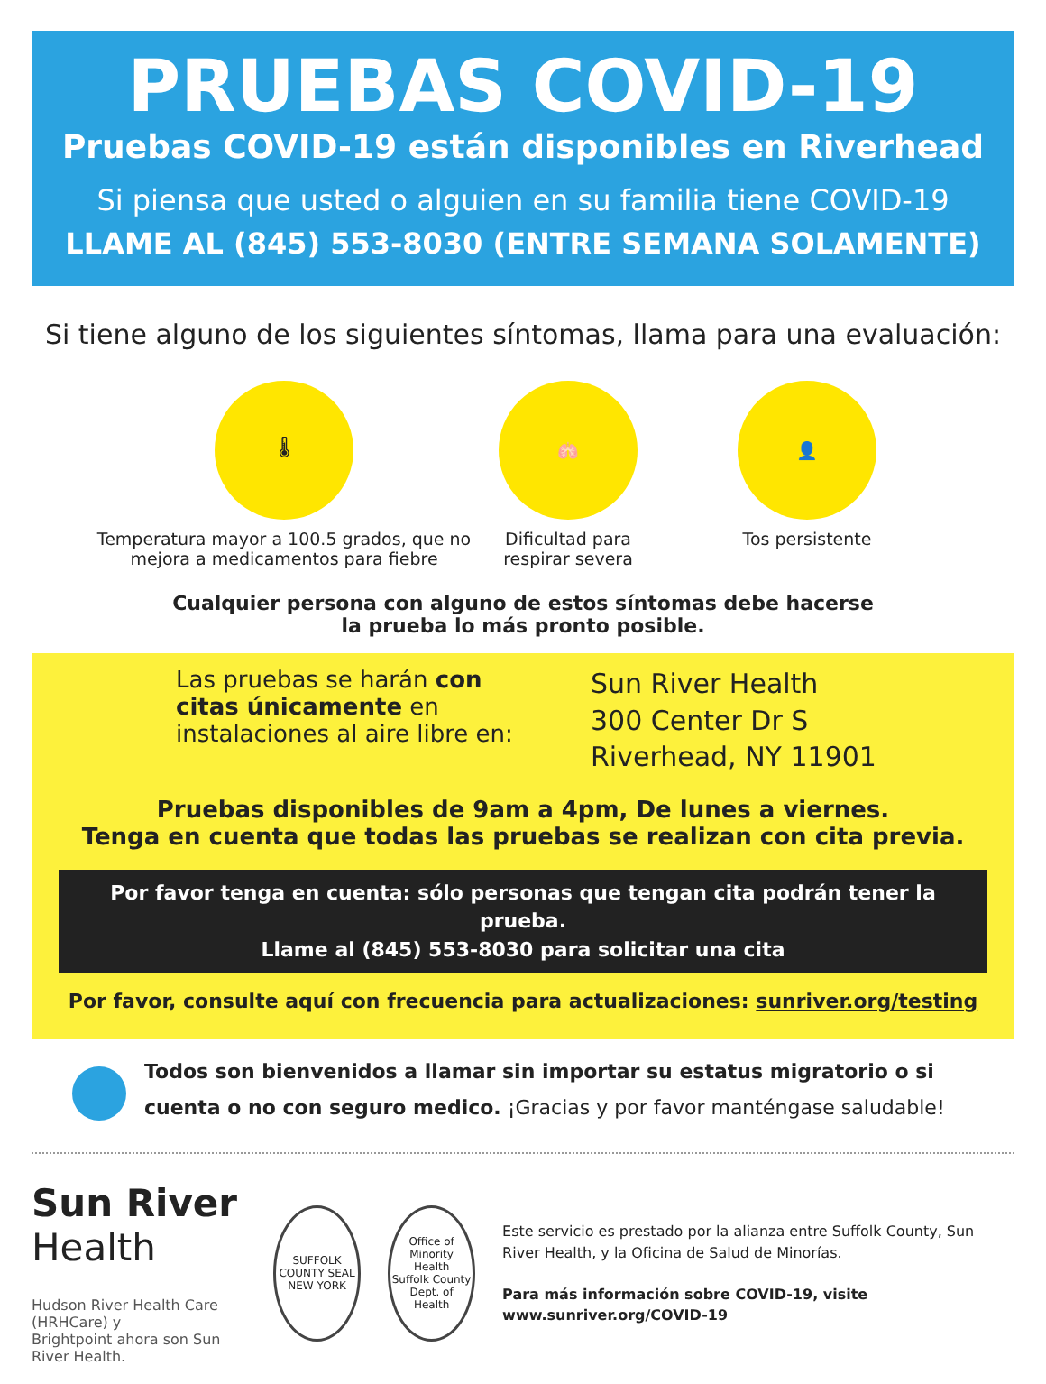PRUEBAS COVID-19
Pruebas COVID-19 están disponibles en Riverhead
Si piensa que usted o alguien en su familia tiene COVID-19
LLAME AL (845) 553-8030 (ENTRE SEMANA SOLAMENTE)
Si tiene alguno de los siguientes síntomas, llama para una evaluación:
🌡
Temperatura mayor a 100.5 grados, que no mejora a medicamentos para fiebre
🫁
Dificultad para respirar severa
👤
Tos persistente
Cualquier persona con alguno de estos síntomas debe hacerse
la prueba lo más pronto posible.
Las pruebas se harán con citas únicamente en instalaciones al aire libre en:
Sun River Health
300 Center Dr S
Riverhead, NY 11901
Pruebas disponibles de 9am a 4pm, De lunes a viernes.
Tenga en cuenta que todas las pruebas se realizan con cita previa.
Por favor tenga en cuenta: sólo personas que tengan cita podrán tener la prueba.
Llame al (845) 553-8030 para solicitar una cita
Por favor, consulte aquí con frecuencia para actualizaciones: sunriver.org/testing
Todos son bienvenidos a llamar sin importar su estatus migratorio o si cuenta o no con seguro medico. ¡Gracias y por favor manténgase saludable!
Sun River Health
Hudson River Health Care (HRHCare) y
Brightpoint ahora son Sun River Health.
SUFFOLK COUNTY SEAL
NEW YORK
Office of Minority Health
Suffolk County Dept. of Health
Este servicio es prestado por la alianza entre Suffolk County, Sun River Health, y la Oficina de Salud de Minorías.
Para más información sobre COVID-19, visite www.sunriver.org/COVID-19